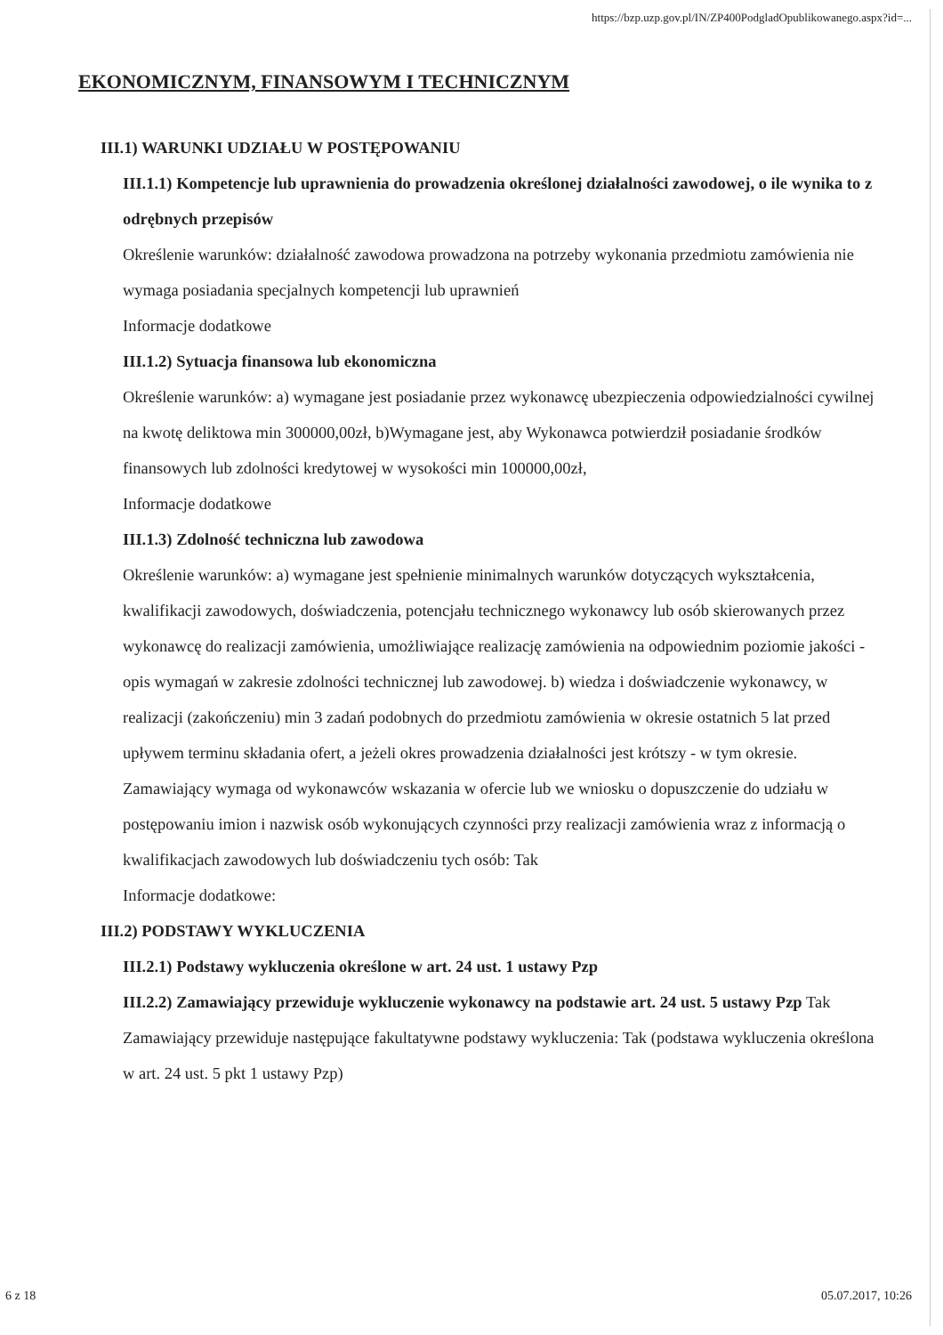https://bzp.uzp.gov.pl/IN/ZP400PodgladOpublikowanego.aspx?id=...
EKONOMICZNYM, FINANSOWYM I TECHNICZNYM
III.1) WARUNKI UDZIAŁU W POSTĘPOWANIU
III.1.1) Kompetencje lub uprawnienia do prowadzenia określonej działalności zawodowej, o ile wynika to z odrębnych przepisów
Określenie warunków: działalność zawodowa prowadzona na potrzeby wykonania przedmiotu zamówienia nie wymaga posiadania specjalnych kompetencji lub uprawnień
Informacje dodatkowe
III.1.2) Sytuacja finansowa lub ekonomiczna
Określenie warunków: a) wymagane jest posiadanie przez wykonawcę ubezpieczenia odpowiedzialności cywilnej na kwotę deliktowa min 300000,00zł, b)Wymagane jest, aby Wykonawca potwierdził posiadanie środków finansowych lub zdolności kredytowej w wysokości min 100000,00zł,
Informacje dodatkowe
III.1.3) Zdolność techniczna lub zawodowa
Określenie warunków: a) wymagane jest spełnienie minimalnych warunków dotyczących wykształcenia, kwalifikacji zawodowych, doświadczenia, potencjału technicznego wykonawcy lub osób skierowanych przez wykonawcę do realizacji zamówienia, umożliwiające realizację zamówienia na odpowiednim poziomie jakości -opis wymagań w zakresie zdolności technicznej lub zawodowej. b) wiedza i doświadczenie wykonawcy, w realizacji (zakończeniu) min 3 zadań podobnych do przedmiotu zamówienia w okresie ostatnich 5 lat przed upływem terminu składania ofert, a jeżeli okres prowadzenia działalności jest krótszy - w tym okresie.
Zamawiający wymaga od wykonawców wskazania w ofercie lub we wniosku o dopuszczenie do udziału w postępowaniu imion i nazwisk osób wykonujących czynności przy realizacji zamówienia wraz z informacją o kwalifikacjach zawodowych lub doświadczeniu tych osób: Tak
Informacje dodatkowe:
III.2) PODSTAWY WYKLUCZENIA
III.2.1) Podstawy wykluczenia określone w art. 24 ust. 1 ustawy Pzp
III.2.2) Zamawiający przewiduje wykluczenie wykonawcy na podstawie art. 24 ust. 5 ustawy Pzp Tak Zamawiający przewiduje następujące fakultatywne podstawy wykluczenia: Tak (podstawa wykluczenia określona w art. 24 ust. 5 pkt 1 ustawy Pzp)
6 z 18 05.07.2017, 10:26